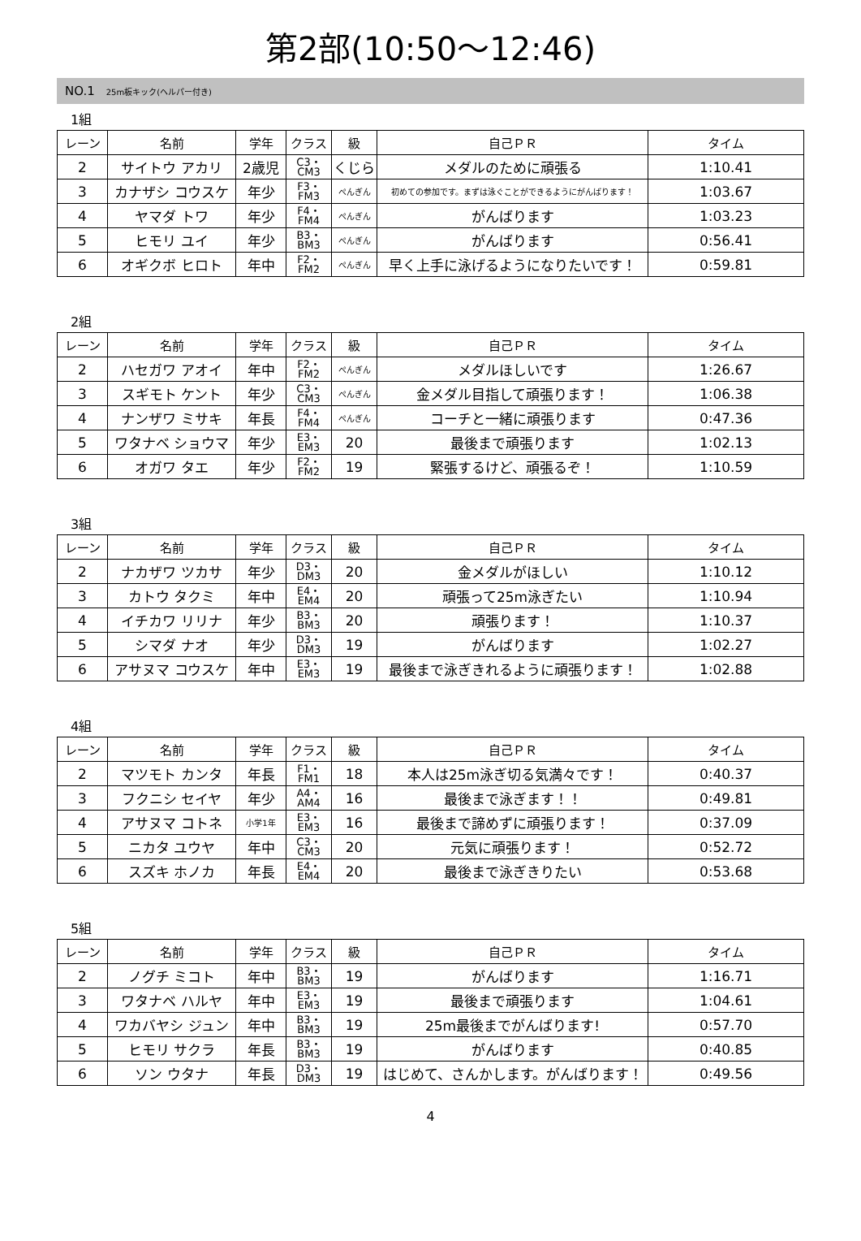第2部(10:50～12:46)
NO.1 25m板キック(ヘルパー付き)
1組
| レーン | 名前 | 学年 | クラス | 級 | 自己ＰＲ | タイム |
| --- | --- | --- | --- | --- | --- | --- |
| 2 | サイトウ アカリ | 2歳児 | C3・ CM3 | くじら | メダルのために頑張る | 1:10.41 |
| 3 | カナザシ コウスケ | 年少 | F3・ FM3 | ぺんぎん | 初めての参加です。まずは泳ぐことができるようにがんばります！ | 1:03.67 |
| 4 | ヤマダ トワ | 年少 | F4・ FM4 | ぺんぎん | がんばります | 1:03.23 |
| 5 | ヒモリ ユイ | 年少 | B3・ BM3 | ぺんぎん | がんばります | 0:56.41 |
| 6 | オギクボ ヒロト | 年中 | F2・ FM2 | ぺんぎん | 早く上手に泳げるようになりたいです！ | 0:59.81 |
2組
| レーン | 名前 | 学年 | クラス | 級 | 自己ＰＲ | タイム |
| --- | --- | --- | --- | --- | --- | --- |
| 2 | ハセガワ アオイ | 年中 | F2・ FM2 | ぺんぎん | メダルほしいです | 1:26.67 |
| 3 | スギモト ケント | 年少 | C3・ CM3 | ぺんぎん | 金メダル目指して頑張ります！ | 1:06.38 |
| 4 | ナンザワ ミサキ | 年長 | F4・ FM4 | ぺんぎん | コーチと一緒に頑張ります | 0:47.36 |
| 5 | ワタナベ ショウマ | 年少 | E3・ EM3 | 20 | 最後まで頑張ります | 1:02.13 |
| 6 | オガワ タエ | 年少 | F2・ FM2 | 19 | 緊張するけど、頑張るぞ！ | 1:10.59 |
3組
| レーン | 名前 | 学年 | クラス | 級 | 自己ＰＲ | タイム |
| --- | --- | --- | --- | --- | --- | --- |
| 2 | ナカザワ ツカサ | 年少 | D3・ DM3 | 20 | 金メダルがほしい | 1:10.12 |
| 3 | カトウ タクミ | 年中 | E4・ EM4 | 20 | 頑張って25m泳ぎたい | 1:10.94 |
| 4 | イチカワ リリナ | 年少 | B3・ BM3 | 20 | 頑張ります！ | 1:10.37 |
| 5 | シマダ ナオ | 年少 | D3・ DM3 | 19 | がんばります | 1:02.27 |
| 6 | アサヌマ コウスケ | 年中 | E3・ EM3 | 19 | 最後まで泳ぎきれるように頑張ります！ | 1:02.88 |
4組
| レーン | 名前 | 学年 | クラス | 級 | 自己ＰＲ | タイム |
| --- | --- | --- | --- | --- | --- | --- |
| 2 | マツモト カンタ | 年長 | F1・ FM1 | 18 | 本人は25m泳ぎ切る気満々です！ | 0:40.37 |
| 3 | フクニシ セイヤ | 年少 | A4・ AM4 | 16 | 最後まで泳ぎます！！ | 0:49.81 |
| 4 | アサヌマ コトネ | 小学1年 | E3・ EM3 | 16 | 最後まで諦めずに頑張ります！ | 0:37.09 |
| 5 | ニカタ ユウヤ | 年中 | C3・ CM3 | 20 | 元気に頑張ります！ | 0:52.72 |
| 6 | スズキ ホノカ | 年長 | E4・ EM4 | 20 | 最後まで泳ぎきりたい | 0:53.68 |
5組
| レーン | 名前 | 学年 | クラス | 級 | 自己ＰＲ | タイム |
| --- | --- | --- | --- | --- | --- | --- |
| 2 | ノグチ ミコト | 年中 | B3・ BM3 | 19 | がんばります | 1:16.71 |
| 3 | ワタナベ ハルヤ | 年中 | E3・ EM3 | 19 | 最後まで頑張ります | 1:04.61 |
| 4 | ワカバヤシ ジュン | 年中 | B3・ BM3 | 19 | 25m最後までがんばります! | 0:57.70 |
| 5 | ヒモリ サクラ | 年長 | B3・ BM3 | 19 | がんばります | 0:40.85 |
| 6 | ソン ウタナ | 年長 | D3・ DM3 | 19 | はじめて、さんかします。がんばります！ | 0:49.56 |
4